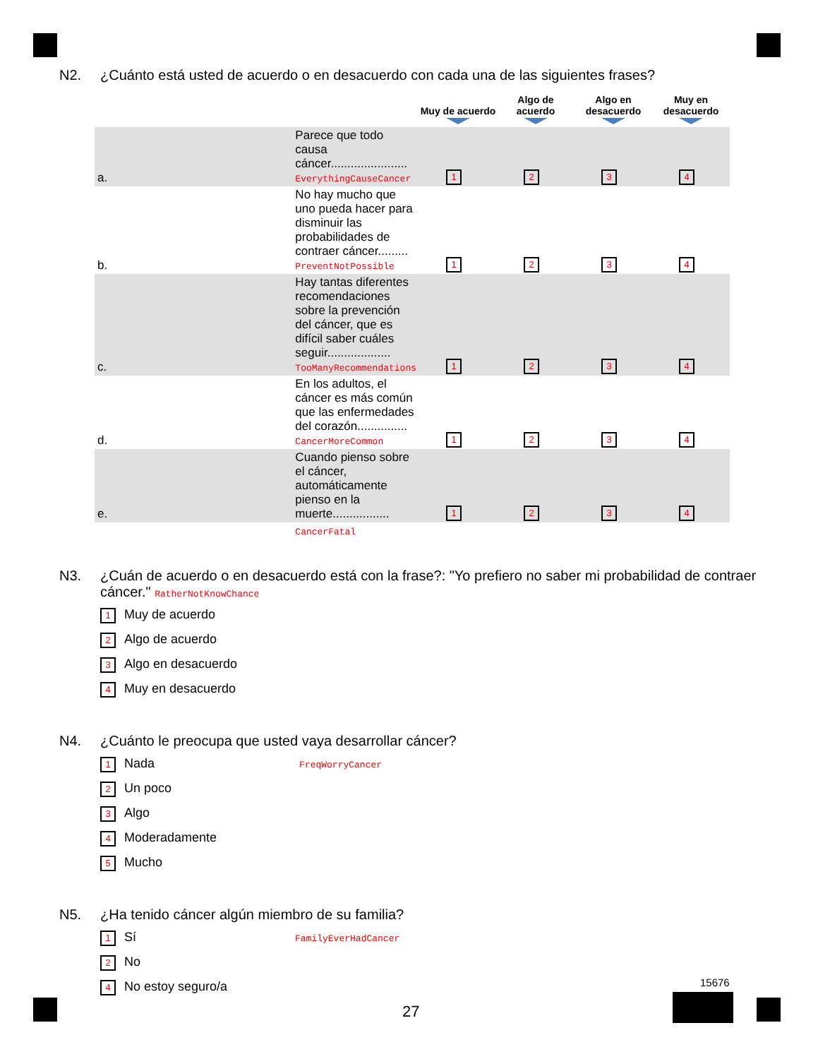N2. ¿Cuánto está usted de acuerdo o en desacuerdo con cada una de las siguientes frases?
| | | Muy de acuerdo | Algo de acuerdo | Algo en desacuerdo | Muy en desacuerdo |
| --- | --- | --- | --- | --- | --- |
| a. | Parece que todo causa cáncer....................... EverythingCauseCancer | 1 | 2 | 3 | 4 |
| b. | No hay mucho que uno pueda hacer para disminuir las probabilidades de contraer cáncer......... PreventNotPossible | 1 | 2 | 3 | 4 |
| c. | Hay tantas diferentes recomendaciones sobre la prevención del cáncer, que es difícil saber cuáles seguir................... TooManyRecommendations | 1 | 2 | 3 | 4 |
| d. | En los adultos, el cáncer es más común que las enfermedades del corazón............... CancerMoreCommon | 1 | 2 | 3 | 4 |
| e. | Cuando pienso sobre el cáncer, automáticamente pienso en la muerte................. | 1 | 2 | 3 | 4 |
| | CancerFatal | | | | |
N3. ¿Cuán de acuerdo o en desacuerdo está con la frase?: "Yo prefiero no saber mi probabilidad de contraer cáncer." RatherNotKnowChance
1 Muy de acuerdo
2 Algo de acuerdo
3 Algo en desacuerdo
4 Muy en desacuerdo
N4. ¿Cuánto le preocupa que usted vaya desarrollar cáncer?
1 Nada FreqWorryCancer
2 Un poco
3 Algo
4 Moderadamente
5 Mucho
N5. ¿Ha tenido cáncer algún miembro de su familia?
1 Sí FamilyEverHadCancer
2 No
4 No estoy seguro/a
27
15676